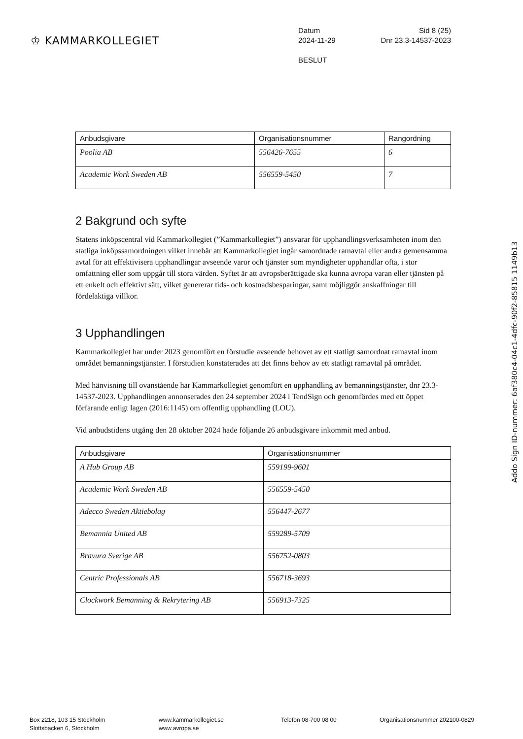♔ KAMMARKOLLEGIET
Datum Sid 8 (25)
2024-11-29 Dnr 23.3-14537-2023
BESLUT
| Anbudsgivare | Organisationsnummer | Rangordning |
| --- | --- | --- |
| Poolia AB | 556426-7655 | 6 |
| Academic Work Sweden AB | 556559-5450 | 7 |
2 Bakgrund och syfte
Statens inköpscentral vid Kammarkollegiet (”Kammarkollegiet”) ansvarar för upphandlingsverksamheten inom den statliga inköpssamordningen vilket innebär att Kammarkollegiet ingår samordnade ramavtal eller andra gemensamma avtal för att effektivisera upphandlingar avseende varor och tjänster som myndigheter upphandlar ofta, i stor omfattning eller som uppgår till stora värden. Syftet är att avropsberättigade ska kunna avropa varan eller tjänsten på ett enkelt och effektivt sätt, vilket genererar tids- och kostnadsbesparingar, samt möjliggör anskaffningar till fördelaktiga villkor.
3 Upphandlingen
Kammarkollegiet har under 2023 genomfört en förstudie avseende behovet av ett statligt samordnat ramavtal inom området bemanningstjänster. I förstudien konstaterades att det finns behov av ett statligt ramavtal på området.
Med hänvisning till ovanstående har Kammarkollegiet genomfört en upphandling av bemanningstjänster, dnr 23.3-14537-2023. Upphandlingen annonserades den 24 september 2024 i TendSign och genomfördes med ett öppet förfarande enligt lagen (2016:1145) om offentlig upphandling (LOU).
Vid anbudstidens utgång den 28 oktober 2024 hade följande 26 anbudsgivare inkommit med anbud.
| Anbudsgivare | Organisationsnummer |
| --- | --- |
| A Hub Group AB | 559199-9601 |
| Academic Work Sweden AB | 556559-5450 |
| Adecco Sweden Aktiebolag | 556447-2677 |
| Bemannia United AB | 559289-5709 |
| Bravura Sverige AB | 556752-0803 |
| Centric Professionals AB | 556718-3693 |
| Clockwork Bemanning & Rekrytering AB | 556913-7325 |
Addo Sign ID-nummer: 6af380c4-04c1-4dfc-90f2-85815 1149b13
Box 2218, 103 15 Stockholm
Slottsbacken 6, Stockholm
www.kammarkollegiet.se
www.avropa.se
Telefon 08-700 08 00 Organisationsnummer 202100-0829